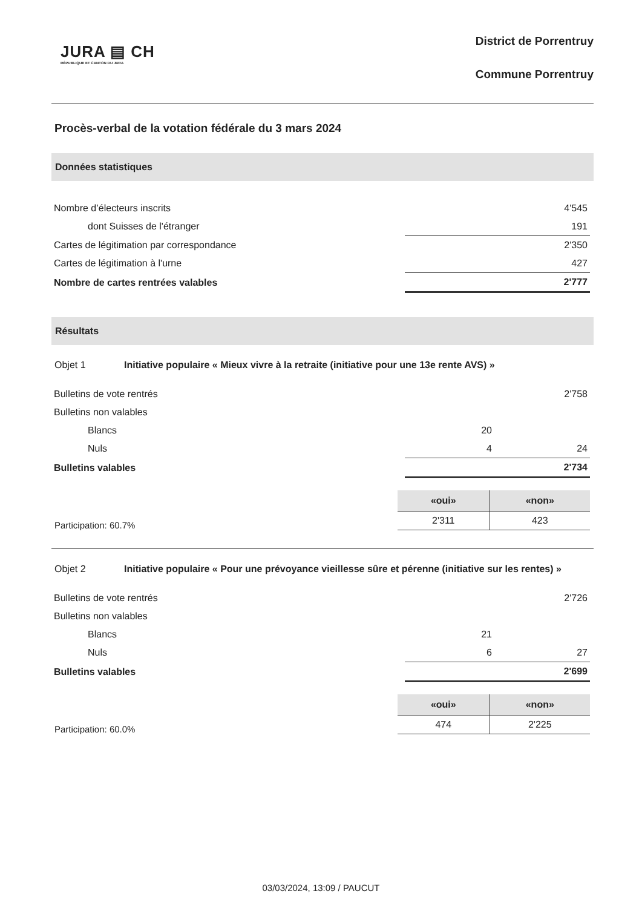JURA ▤ CH
RÉPUBLIQUE ET CANTON DU JURA
District de Porrentruy
Commune Porrentruy
Procès-verbal de la votation fédérale du 3 mars 2024
Données statistiques
| Nombre d’électeurs inscrits | | 4'545 |
| dont Suisses de l'étranger | | 191 |
| Cartes de légitimation par correspondance | | 2'350 |
| Cartes de légitimation à l'urne | | 427 |
| Nombre de cartes rentrées valables | | 2'777 |
Résultats
Objet 1 Initiative populaire « Mieux vivre à la retraite (initiative pour une 13e rente AVS) »
| Bulletins de vote rentrés | | 2'758 |
| Bulletins non valables | | |
| Blancs | 20 | |
| Nuls | 4 | 24 |
| Bulletins valables | | 2'734 |
Participation: 60.7%
| «oui» | «non» |
| --- | --- |
| 2'311 | 423 |
Objet 2 Initiative populaire « Pour une prévoyance vieillesse sûre et pérenne (initiative sur les rentes) »
| Bulletins de vote rentrés | | 2'726 |
| Bulletins non valables | | |
| Blancs | 21 | |
| Nuls | 6 | 27 |
| Bulletins valables | | 2'699 |
Participation: 60.0%
| «oui» | «non» |
| --- | --- |
| 474 | 2'225 |
03/03/2024, 13:09 / PAUCUT